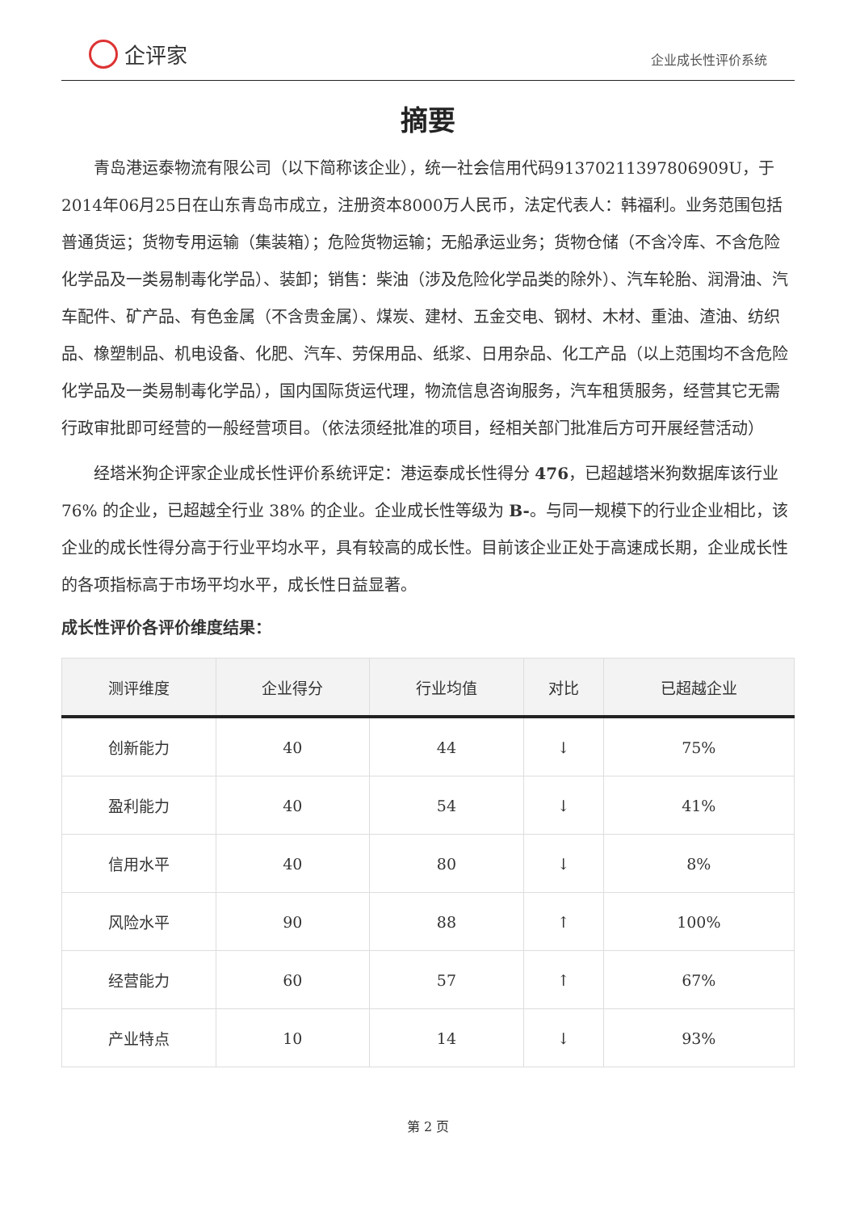企评家
企业成长性评价系统
摘要
青岛港运泰物流有限公司（以下简称该企业），统一社会信用代码91370211397806909U，于2014年06月25日在山东青岛市成立，注册资本8000万人民币，法定代表人：韩福利。业务范围包括普通货运；货物专用运输（集装箱）；危险货物运输；无船承运业务；货物仓储（不含冷库、不含危险化学品及一类易制毒化学品）、装卸；销售：柴油（涉及危险化学品类的除外）、汽车轮胎、润滑油、汽车配件、矿产品、有色金属（不含贵金属）、煤炭、建材、五金交电、钢材、木材、重油、渣油、纺织品、橡塑制品、机电设备、化肥、汽车、劳保用品、纸浆、日用杂品、化工产品（以上范围均不含危险化学品及一类易制毒化学品），国内国际货运代理，物流信息咨询服务，汽车租赁服务，经营其它无需行政审批即可经营的一般经营项目。（依法须经批准的项目，经相关部门批准后方可开展经营活动）
经塔米狗企评家企业成长性评价系统评定：港运泰成长性得分 476，已超越塔米狗数据库该行业 76% 的企业，已超越全行业 38% 的企业。企业成长性等级为 B-。与同一规模下的行业企业相比，该企业的成长性得分高于行业平均水平，具有较高的成长性。目前该企业正处于高速成长期，企业成长性的各项指标高于市场平均水平，成长性日益显著。
成长性评价各评价维度结果：
| 测评维度 | 企业得分 | 行业均值 | 对比 | 已超越企业 |
| --- | --- | --- | --- | --- |
| 创新能力 | 40 | 44 | ↓ | 75% |
| 盈利能力 | 40 | 54 | ↓ | 41% |
| 信用水平 | 40 | 80 | ↓ | 8% |
| 风险水平 | 90 | 88 | ↑ | 100% |
| 经营能力 | 60 | 57 | ↑ | 67% |
| 产业特点 | 10 | 14 | ↓ | 93% |
第 2 页